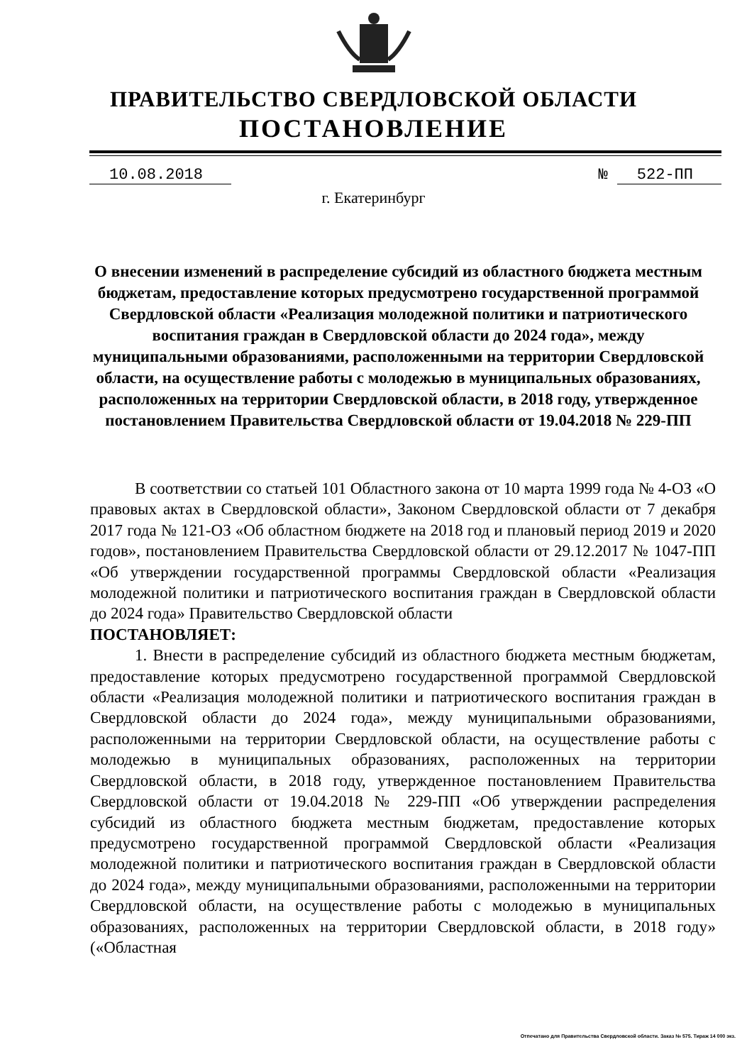ПРАВИТЕЛЬСТВО СВЕРДЛОВСКОЙ ОБЛАСТИ
ПОСТАНОВЛЕНИЕ
10.08.2018 № 522-ПП
г. Екатеринбург
О внесении изменений в распределение субсидий из областного бюджета местным бюджетам, предоставление которых предусмотрено государственной программой Свердловской области «Реализация молодежной политики и патриотического воспитания граждан в Свердловской области до 2024 года», между муниципальными образованиями, расположенными на территории Свердловской области, на осуществление работы с молодежью в муниципальных образованиях, расположенных на территории Свердловской области, в 2018 году, утвержденное постановлением Правительства Свердловской области от 19.04.2018 № 229-ПП
В соответствии со статьей 101 Областного закона от 10 марта 1999 года № 4-ОЗ «О правовых актах в Свердловской области», Законом Свердловской области от 7 декабря 2017 года № 121-ОЗ «Об областном бюджете на 2018 год и плановый период 2019 и 2020 годов», постановлением Правительства Свердловской области от 29.12.2017 № 1047-ПП «Об утверждении государственной программы Свердловской области «Реализация молодежной политики и патриотического воспитания граждан в Свердловской области до 2024 года» Правительство Свердловской области
ПОСТАНОВЛЯЕТ:
1. Внести в распределение субсидий из областного бюджета местным бюджетам, предоставление которых предусмотрено государственной программой Свердловской области «Реализация молодежной политики и патриотического воспитания граждан в Свердловской области до 2024 года», между муниципальными образованиями, расположенными на территории Свердловской области, на осуществление работы с молодежью в муниципальных образованиях, расположенных на территории Свердловской области, в 2018 году, утвержденное постановлением Правительства Свердловской области от 19.04.2018 № 229-ПП «Об утверждении распределения субсидий из областного бюджета местным бюджетам, предоставление которых предусмотрено государственной программой Свердловской области «Реализация молодежной политики и патриотического воспитания граждан в Свердловской области до 2024 года», между муниципальными образованиями, расположенными на территории Свердловской области, на осуществление работы с молодежью в муниципальных образованиях, расположенных на территории Свердловской области, в 2018 году» («Областная
Отпечатано для Правительства Свердловской области. Заказ № 575. Тираж 14 000 экз.